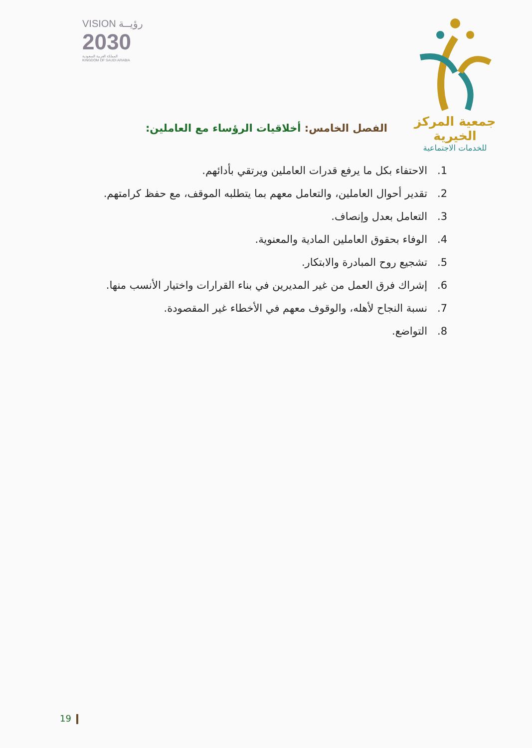VISION رؤيــة
2030
المملكة العربية السعودية
KINGDOM OF SAUDI ARABIA
جمعية المركز الخيرية
للخدمات الاجتماعية
الفصل الخامس: أخلاقيات الرؤساء مع العاملين:
1. الاحتفاء بكل ما يرفع قدرات العاملين ويرتقي بأدائهم.
2. تقدير أحوال العاملين، والتعامل معهم بما يتطلبه الموقف، مع حفظ كرامتهم.
3. التعامل بعدل وإنصاف.
4. الوفاء بحقوق العاملين المادية والمعنوية.
5. تشجيع روح المبادرة والابتكار.
6. إشراك فرق العمل من غير المديرين في بناء القرارات واختيار الأنسب منها.
7. نسبة النجاح لأهله، والوقوف معهم في الأخطاء غير المقصودة.
8. التواضع.
19